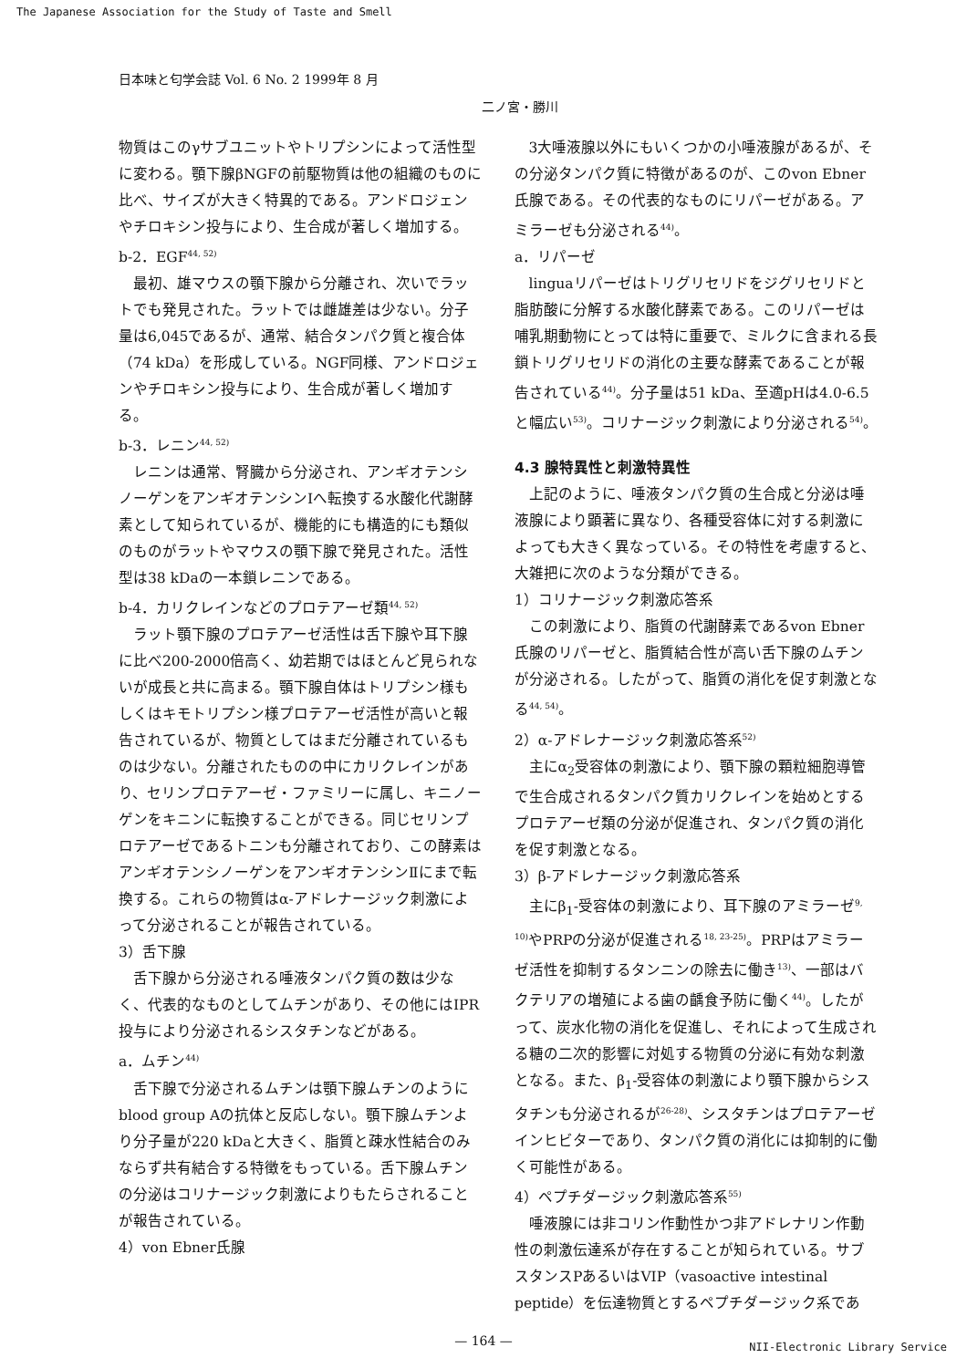The Japanese Association for the Study of Taste and Smell
日本味と匂学会誌 Vol. 6 No. 2 1999年 8 月
二ノ宮・勝川
物質はこのγサブユニットやトリプシンによって活性型に変わる。顎下腺βNGFの前駆物質は他の組織のものに比べ、サイズが大きく特異的である。アンドロジェンやチロキシン投与により、生合成が著しく増加する。
b-2．EGF<sup>44, 52)</sup>
最初、雄マウスの顎下腺から分離され、次いでラットでも発見された。ラットでは雌雄差は少ない。分子量は6,045であるが、通常、結合タンパク質と複合体（74 kDa）を形成している。NGF同様、アンドロジェンやチロキシン投与により、生合成が著しく増加する。
b-3．レニン<sup>44, 52)</sup>
レニンは通常、腎臓から分泌され、アンギオテンシノーゲンをアンギオテンシンⅠへ転換する水酸化代謝酵素として知られているが、機能的にも構造的にも類似のものがラットやマウスの顎下腺で発見された。活性型は38 kDaの一本鎖レニンである。
b-4．カリクレインなどのプロテアーゼ類<sup>44, 52)</sup>
ラット顎下腺のプロテアーゼ活性は舌下腺や耳下腺に比べ200-2000倍高く、幼若期ではほとんど見られないが成長と共に高まる。顎下腺自体はトリプシン様もしくはキモトリプシン様プロテアーゼ活性が高いと報告されているが、物質としてはまだ分離されているものは少ない。分離されたものの中にカリクレインがあり、セリンプロテアーゼ・ファミリーに属し、キニノーゲンをキニンに転換することができる。同じセリンプロテアーゼであるトニンも分離されており、この酵素はアンギオテンシノーゲンをアンギオテンシンⅡにまで転換する。これらの物質はα-アドレナージック刺激によって分泌されることが報告されている。
3）舌下腺
舌下腺から分泌される唾液タンパク質の数は少なく、代表的なものとしてムチンがあり、その他にはIPR投与により分泌されるシスタチンなどがある。
a．ムチン<sup>44)</sup>
舌下腺で分泌されるムチンは顎下腺ムチンのようにblood group Aの抗体と反応しない。顎下腺ムチンより分子量が220 kDaと大きく、脂質と疎水性結合のみならず共有結合する特徴をもっている。舌下腺ムチンの分泌はコリナージック刺激によりもたらされることが報告されている。
4）von Ebner氏腺
3大唾液腺以外にもいくつかの小唾液腺があるが、その分泌タンパク質に特徴があるのが、このvon Ebner氏腺である。その代表的なものにリパーゼがある。アミラーゼも分泌される<sup>44)</sup>。
a．リパーゼ
linguaリパーゼはトリグリセリドをジグリセリドと脂肪酸に分解する水酸化酵素である。このリパーゼは哺乳期動物にとっては特に重要で、ミルクに含まれる長鎖トリグリセリドの消化の主要な酵素であることが報告されている<sup>44)</sup>。分子量は51 kDa、至適pHは4.0-6.5と幅広い<sup>53)</sup>。コリナージック刺激により分泌される<sup>54)</sup>。
4.3 腺特異性と刺激特異性
上記のように、唾液タンパク質の生合成と分泌は唾液腺により顕著に異なり、各種受容体に対する刺激によっても大きく異なっている。その特性を考慮すると、大雑把に次のような分類ができる。
1）コリナージック刺激応答系
この刺激により、脂質の代謝酵素であるvon Ebner氏腺のリパーゼと、脂質結合性が高い舌下腺のムチンが分泌される。したがって、脂質の消化を促す刺激となる<sup>44, 54)</sup>。
2）α-アドレナージック刺激応答系<sup>52)</sup>
主にα<sub>2</sub>受容体の刺激により、顎下腺の顆粒細胞導管で生合成されるタンパク質カリクレインを始めとするプロテアーゼ類の分泌が促進され、タンパク質の消化を促す刺激となる。
3）β-アドレナージック刺激応答系
主にβ<sub>1</sub>-受容体の刺激により、耳下腺のアミラーゼ<sup>9, 10)</sup>やPRPの分泌が促進される<sup>18, 23-25)</sup>。PRPはアミラーゼ活性を抑制するタンニンの除去に働き<sup>13)</sup>、一部はバクテリアの増殖による歯の齲食予防に働く<sup>44)</sup>。したがって、炭水化物の消化を促進し、それによって生成される糖の二次的影響に対処する物質の分泌に有効な刺激となる。また、β<sub>1</sub>-受容体の刺激により顎下腺からシスタチンも分泌されるが<sup>26-28)</sup>、シスタチンはプロテアーゼインヒビターであり、タンパク質の消化には抑制的に働く可能性がある。
4）ペプチダージック刺激応答系<sup>55)</sup>
唾液腺には非コリン作動性かつ非アドレナリン作動性の刺激伝達系が存在することが知られている。サブスタンスPあるいはVIP（vasoactive intestinal peptide）を伝達物質とするペプチダージック系であ
— 164 —
NII-Electronic Library Service